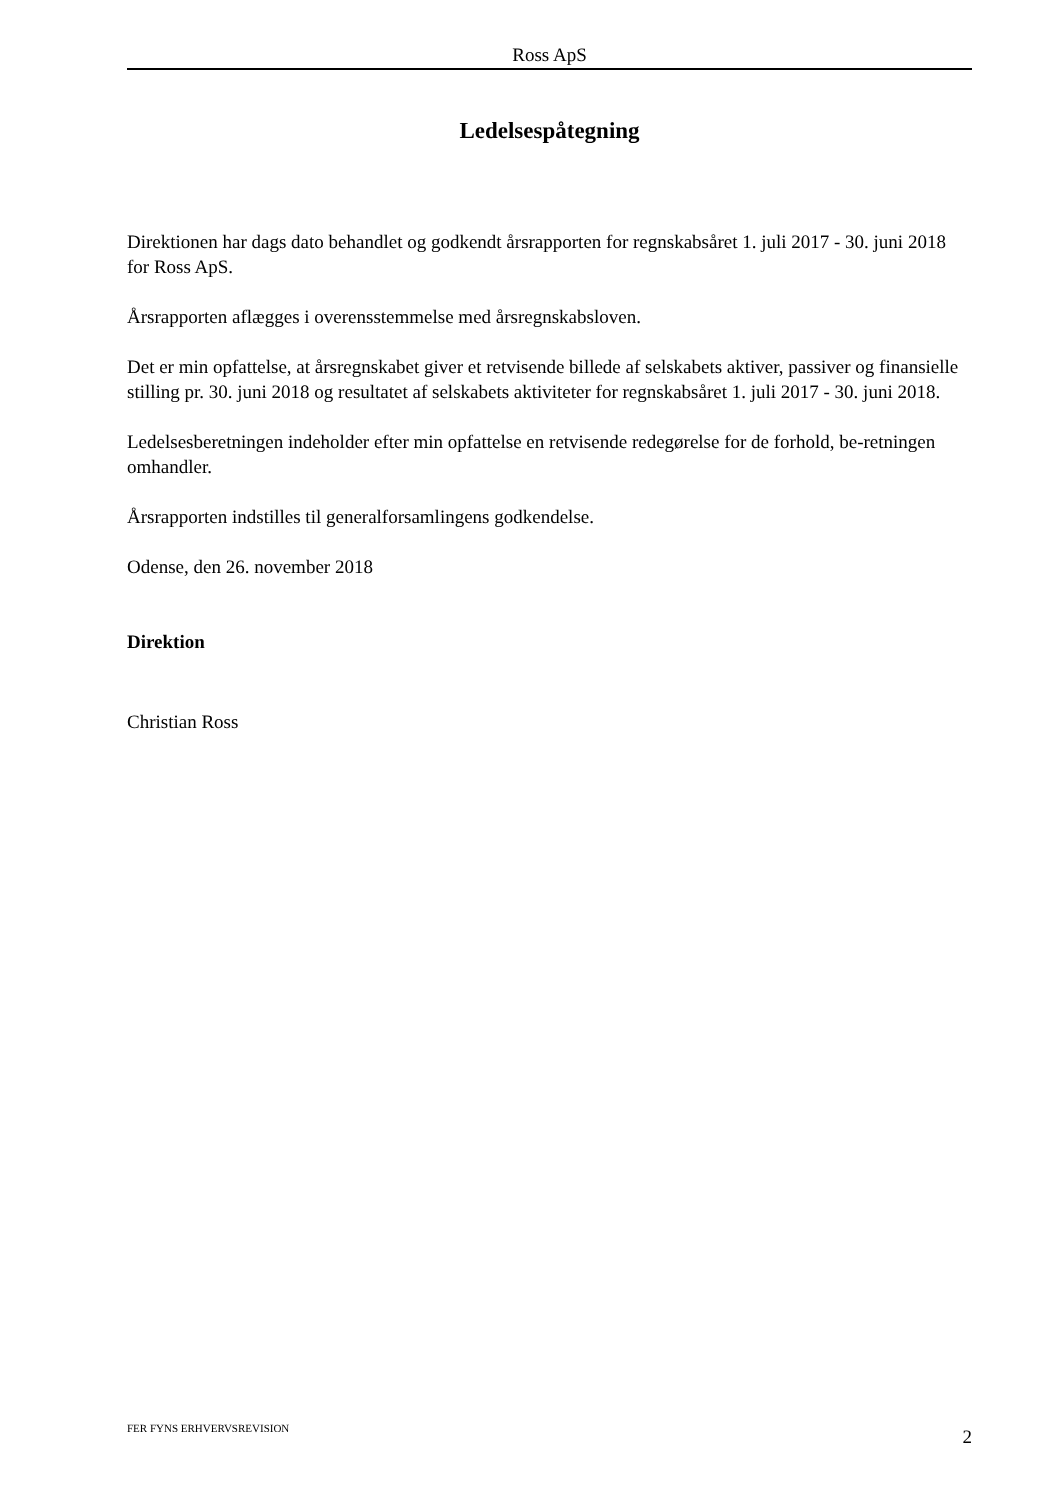Ross ApS
Ledelsespåtegning
Direktionen har dags dato behandlet og godkendt årsrapporten for regnskabsåret 1. juli 2017 - 30. juni 2018 for Ross ApS.
Årsrapporten aflægges i overensstemmelse med årsregnskabsloven.
Det er min opfattelse, at årsregnskabet giver et retvisende billede af selskabets aktiver, passiver og finansielle stilling pr. 30. juni 2018 og resultatet af selskabets aktiviteter for regnskabsåret 1. juli 2017 - 30. juni 2018.
Ledelsesberetningen indeholder efter min opfattelse en retvisende redegørelse for de forhold, be-retningen omhandler.
Årsrapporten indstilles til generalforsamlingens godkendelse.
Odense, den 26. november 2018
Direktion
Christian Ross
FER FYNS ERHVERVSREVISION 2